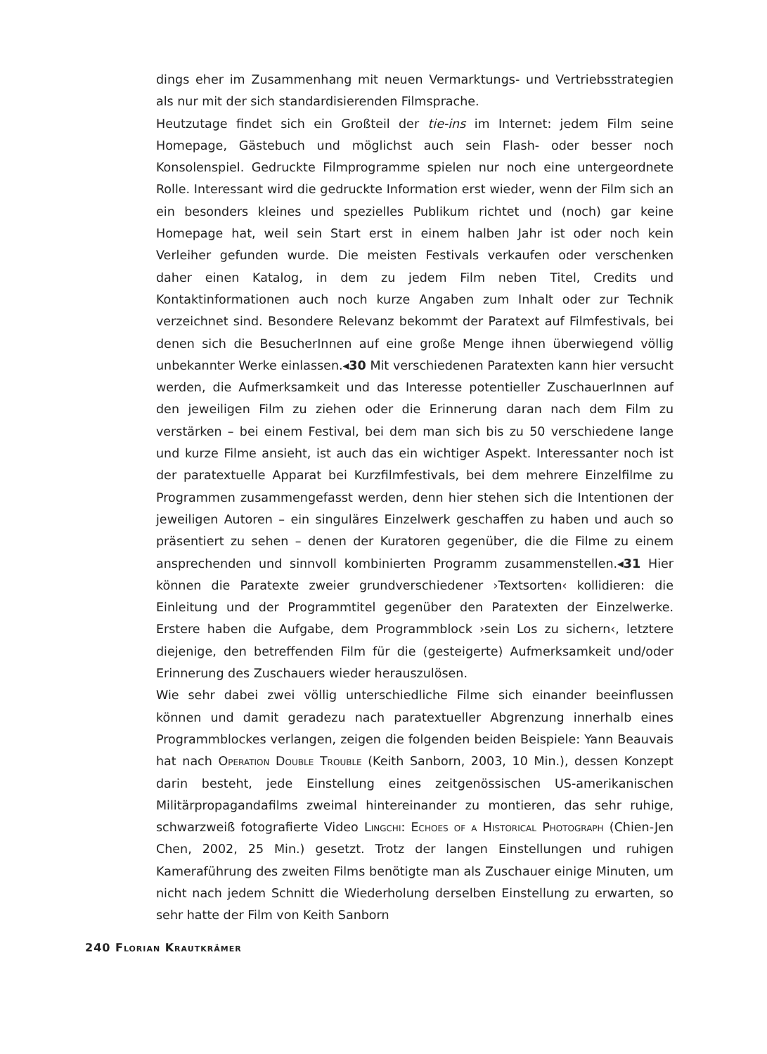dings eher im Zusammenhang mit neuen Vermarktungs- und Vertriebsstrategien als nur mit der sich standardisierenden Filmsprache.
Heutzutage findet sich ein Großteil der tie-ins im Internet: jedem Film seine Homepage, Gästebuch und möglichst auch sein Flash- oder besser noch Konsolenspiel. Gedruckte Filmprogramme spielen nur noch eine untergeordnete Rolle. Interessant wird die gedruckte Information erst wieder, wenn der Film sich an ein besonders kleines und spezielles Publikum richtet und (noch) gar keine Homepage hat, weil sein Start erst in einem halben Jahr ist oder noch kein Verleiher gefunden wurde. Die meisten Festivals verkaufen oder verschenken daher einen Katalog, in dem zu jedem Film neben Titel, Credits und Kontaktinformationen auch noch kurze Angaben zum Inhalt oder zur Technik verzeichnet sind. Besondere Relevanz bekommt der Paratext auf Filmfestivals, bei denen sich die BesucherInnen auf eine große Menge ihnen überwiegend völlig unbekannter Werke einlassen.◂30 Mit verschiedenen Paratexten kann hier versucht werden, die Aufmerksamkeit und das Interesse potentieller ZuschauerInnen auf den jeweiligen Film zu ziehen oder die Erinnerung daran nach dem Film zu verstärken – bei einem Festival, bei dem man sich bis zu 50 verschiedene lange und kurze Filme ansieht, ist auch das ein wichtiger Aspekt. Interessanter noch ist der paratextuelle Apparat bei Kurzfilmfestivals, bei dem mehrere Einzelfilme zu Programmen zusammengefasst werden, denn hier stehen sich die Intentionen der jeweiligen Autoren – ein singuläres Einzelwerk geschaffen zu haben und auch so präsentiert zu sehen – denen der Kuratoren gegenüber, die die Filme zu einem ansprechenden und sinnvoll kombinierten Programm zusammenstellen.◂31 Hier können die Paratexte zweier grundverschiedener ›Textsorten‹ kollidieren: die Einleitung und der Programmtitel gegenüber den Paratexten der Einzelwerke. Erstere haben die Aufgabe, dem Programmblock ›sein Los zu sichern‹, letztere diejenige, den betreffenden Film für die (gesteigerte) Aufmerksamkeit und/oder Erinnerung des Zuschauers wieder herauszulösen.
Wie sehr dabei zwei völlig unterschiedliche Filme sich einander beeinflussen können und damit geradezu nach paratextueller Abgrenzung innerhalb eines Programmblockes verlangen, zeigen die folgenden beiden Beispiele: Yann Beauvais hat nach Operation Double Trouble (Keith Sanborn, 2003, 10 Min.), dessen Konzept darin besteht, jede Einstellung eines zeitgenössischen US-amerikanischen Militärpropagandafilms zweimal hintereinander zu montieren, das sehr ruhige, schwarzweiß fotografierte Video Lingchi: Echoes of a Historical Photograph (Chien-Jen Chen, 2002, 25 Min.) gesetzt. Trotz der langen Einstellungen und ruhigen Kameraführung des zweiten Films benötigte man als Zuschauer einige Minuten, um nicht nach jedem Schnitt die Wiederholung derselben Einstellung zu erwarten, so sehr hatte der Film von Keith Sanborn
240 Florian Krautkrämer